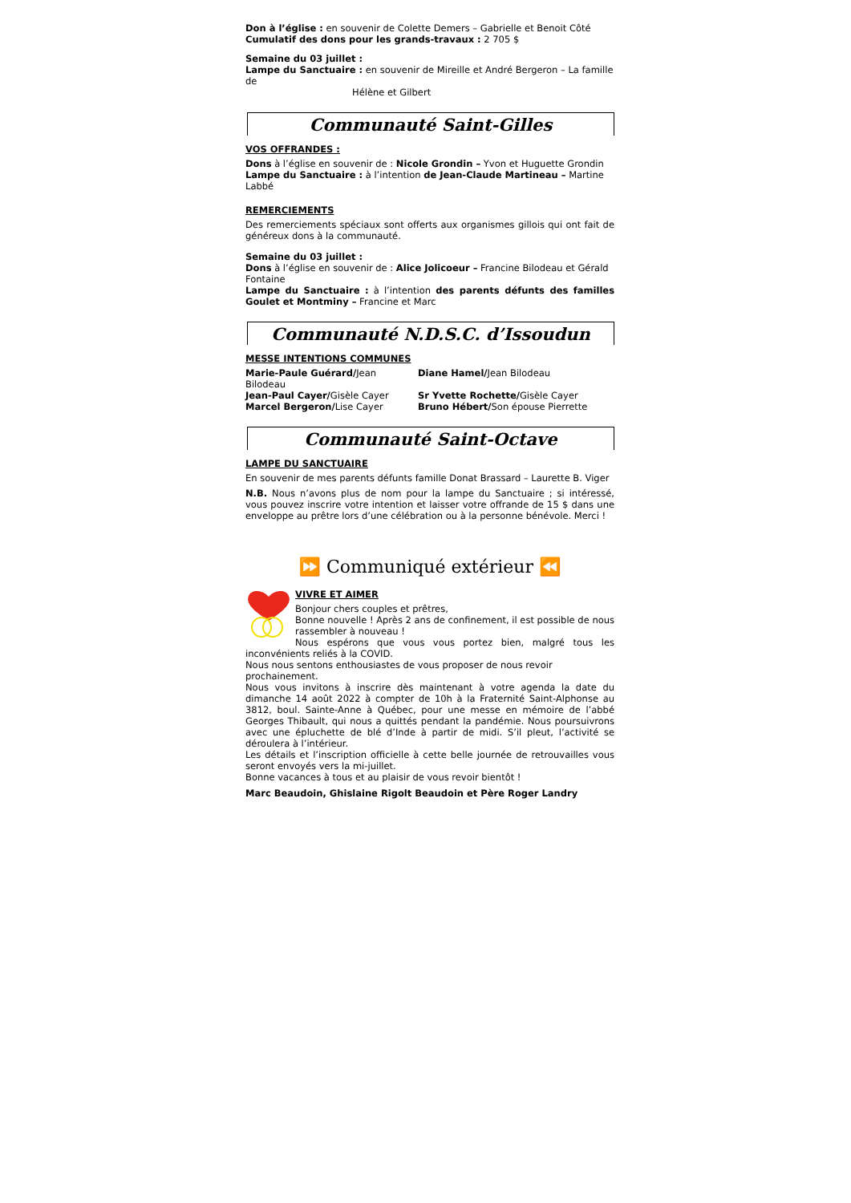Don à l’église : en souvenir de Colette Demers – Gabrielle et Benoit Côté
Cumulatif des dons pour les grands-travaux : 2 705 $
Semaine du 03 juillet :
Lampe du Sanctuaire : en souvenir de Mireille et André Bergeron – La famille de
Hélène et Gilbert
Communauté Saint-Gilles
VOS OFFRANDES :
Dons à l’église en souvenir de : Nicole Grondin – Yvon et Huguette Grondin
Lampe du Sanctuaire : à l’intention de Jean-Claude Martineau – Martine Labbé
REMERCIEMENTS
Des remerciements spéciaux sont offerts aux organismes gillois qui ont fait de généreux dons à la communauté.
Semaine du 03 juillet :
Dons à l’église en souvenir de : Alice Jolicoeur – Francine Bilodeau et Gérald Fontaine
Lampe du Sanctuaire : à l’intention des parents défunts des familles Goulet et Montminy – Francine et Marc
Communauté N.D.S.C. d’Issoudun
MESSE INTENTIONS COMMUNES
Marie-Paule Guérard/Jean Bilodeau
Diane Hamel/Jean Bilodeau
Jean-Paul Cayer/Gisèle Cayer Sr Yvette Rochette/Gisèle Cayer
Marcel Bergeron/Lise Cayer Bruno Hébert/Son épouse Pierrette
Communauté Saint-Octave
LAMPE DU SANCTUAIRE
En souvenir de mes parents défunts famille Donat Brassard – Laurette B. Viger
N.B. Nous n’avons plus de nom pour la lampe du Sanctuaire ; si intéressé, vous pouvez inscrire votre intention et laisser votre offrande de 15 $ dans une enveloppe au prêtre lors d’une célébration ou à la personne bénévole. Merci !
⏩ Communiqué extérieur ⏪
VIVRE ET AIMER
Bonjour chers couples et prêtres,
Bonne nouvelle ! Après 2 ans de confinement, il est possible de nous rassembler à nouveau !
Nous espérons que vous vous portez bien, malgré tous les inconvénients reliés à la COVID.
Nous nous sentons enthousiastes de vous proposer de nous revoir prochainement.
Nous vous invitons à inscrire dès maintenant à votre agenda la date du dimanche 14 août 2022 à compter de 10h à la Fraternité Saint-Alphonse au 3812, boul. Sainte-Anne à Québec, pour une messe en mémoire de l’abbé Georges Thibault, qui nous a quittés pendant la pandémie. Nous poursuivrons avec une épluchette de blé d’Inde à partir de midi. S’il pleut, l’activité se déroulera à l’intérieur.
Les détails et l’inscription officielle à cette belle journée de retrouvailles vous seront envoyés vers la mi-juillet.
Bonne vacances à tous et au plaisir de vous revoir bientôt !
Marc Beaudoin, Ghislaine Rigolt Beaudoin et Père Roger Landry